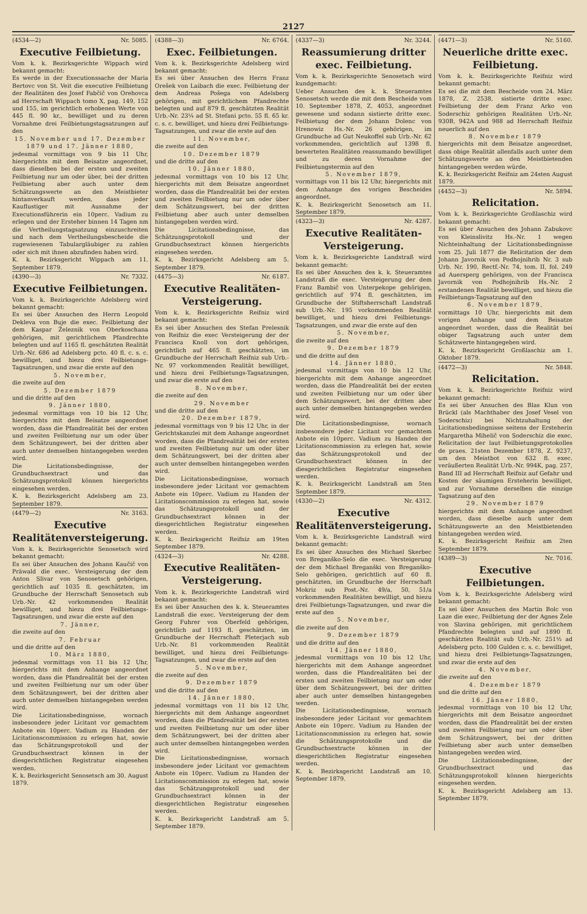2127
(4534—2) Nr. 5085.
Executive Feilbietung.
Vom k. k. Bezirksgerichte Wippach wird bekannt gemacht:
Es werde in der Executionssache der Maria Bertovc von St. Veit die executive Feilbietung der Realitäten des Josef Fabčič von Orehovca ad Herrschaft Wippach tomo X, pag. 149, 152 und 155, im gerichtlich erhobenen Werte von 445 fl. 90 kr., bewilliget und zu deren Vornahme drei Feilbietungstagsatzungen auf den
15. November und 17. Dezember 1879 und 17. Jänner 1880,
jedesmal vormittags von 9 bis 11 Uhr, hiergerichts mit dem Beisatze angeordnet, dass dieselben bei der ersten und zweiten Feilbietung nur um oder über, bei der dritten Feilbietung aber auch unter dem Schätzungswerte an den Meistbieter hintanverkauft werden, dass jeder Kauflustiger mit Ausnahme der Executionsführerin ein 10perc. Vadium zu erlegen und der Ersteher binnen 14 Tagen nm die Vertheilungstagsatzung einzuschreiten und nach dem Vertheilungsbescheide die zugewiesenen Tabulargläubiger zu zahlen oder sich mit ihnen abzufinden haben wird.
K. k. Bezirksgericht Wippach am 11. September 1879.
(4390—3) Nr. 7332.
Executive Feilbietungen.
Vom k. k. Bezirksgerichte Adelsberg wird bekannt gemacht:
Es sei über Ansuchen des Herrn Leopold Dekleva von Buje die exec. Feilbietung der dem Kaspar Železnik von Oberkoschana gehörigen, mit gerichtlichem Pfandrechte belegten und auf 1165 fl. geschätzten Realität Urb.-Nr. 686 ad Adelsberg pcto. 40 fl. c. s. c. bewilliget, und hiezu drei Feilbietungs-Tagsatzungen, und zwar die erste auf den
5. November,
die zweite auf den
5. Dezember 1879
und die dritte auf den
9. Jänner 1880,
jedesmal vormittags von 10 bis 12 Uhr, hiergerichts mit dem Beisatze angeordnet worden, dass die Pfandrealität bei der ersten und zweiten Feilbietung nur um oder über dem Schätzungswert, bei der dritten aber auch unter demselben hintangegeben werden wird.
Die Licitationsbedingnisse, der Grundbuchsextract und das Schätzungsprotokoll können hiergerichts eingesehen werden.
K. k. Bezirksgericht Adelsberg am 23. September 1879.
(4479—2) Nr. 3163.
Executive Realitätenversteigerung.
Vom k. k. Bezirksgerichte Senosetsch wird bekannt gemacht:
Es sei über Ansuchen des Johann Kaučič von Präwald die exec. Versteigerung der dem Anton Slivar von Senosetsch gehörigen, gerichtlich auf 1035 fl. geschätzten, im Grundbuche der Herrschaft Senosetsch sub Urb.-Nr. 42 vorkommenden Realität bewilliget, und hiezu drei Feilbietungs-Tagsatzungen, und zwar die erste auf den
7. Jänner,
die zweite auf den
7. Februar
und die dritte auf den
10. März 1880,
jedesmal vormittags von 11 bis 12 Uhr, hiergerichts mit dem Anhange angeordnet worden, dass die Pfandrealität bei der ersten und zweiten Feilbietung nur um oder über dem Schätzungswert, bei der dritten aber auch unter demselben hintangegeben werden wird.
Die Licitationsbedingnisse, wornach insbesondere jeder Licitant vor gemachtem Anbote ein 10perc. Vadium zu Handen der Licitationscommission zu erlegen hat, sowie das Schätzungsprotokoll und der Grundbuchsextract können in der diesgerichtlichen Registratur eingesehen werden.
K. k. Bezirksgericht Senosetsch am 30. August 1879.
(4388—3) Nr. 6764.
Exec. Feilbietungen.
Vom k. k. Bezirksgerichte Adelsberg wird bekannt gemacht:
Es sei über Ansuchen des Herrn Franz Orešek von Laibach die exec. Feilbietung der dem Andreas Pošega von Adelsberg gehörigen, mit gerichtlichem Pfandrechte belegten und auf 879 fl. geschätzten Realität Urb.-Nr. 23¼ ad St. Stefani pcto. 55 fl. 65 kr. c. s. c. bewilliget, und hiezu drei Feilbietungs-Tagsatzungen, und zwar die erste auf den
11. November,
die zweite auf den
10. Dezember 1879
und die dritte auf den
10. Jänner 1880,
jedesmal vormittags von 10 bis 12 Uhr, hiergerichts mit dem Beisatze angeordnet worden, dass die Pfandrealität bei der ersten und zweiten Feilbietung nur um oder über dem Schätzungswert, bei der dritten Feilbietung aber auch unter demselben hintangegeben werden wird.
Die Licitationsbedingnisse, das Schätzungsprotokoll und der Grundbuchsextract können hiergerichts eingesehen werden.
K. k. Bezirksgericht Adelsberg am 5. September 1879.
(4475—3) Nr. 6187.
Executive Realitäten-Versteigerung.
Vom k. k. Bezirksgerichte Reifniz wird bekannt gemacht:
Es sei über Ansuchen des Stefan Prelesnik von Reifniz die exec Versteigerung der der Francisca Knoll von dort gehörigen, gerichtlich auf 465 fl. geschätzten, im Grundbuche der Herrschaft Reifniz sub Urb.-Nr. 97 vorkommenden Realität bewilliget, und hiezu drei Feilbietungs-Tagsatzungen, und zwar die erste auf den
8. November,
die zweite auf den
29. November
und die dritte auf den
20. Dezember 1879,
jedesmal vormittags von 9 bis 12 Uhr, in der Gerichtskanzlei mit dem Anhange angeordnet worden, dass die Pfandrealität bei der ersten und zweiten Feilbietung nur um oder über dem Schätzungswert, bei der dritten aber auch unter demselben hintangegeben werden wird.
Die Licitationsbedingnisse, wornach insbesondere jeder Licitant vor gemachtem Anbote ein 10perc. Vadium zu Handen der Licitationscommission zu erlegen hat, sowie das Schätzungsprotokoll und der Grundbuchsextract können in der diesgerichtlichen Registratur eingesehen werden.
K. k. Bezirksgericht Reifniz am 19ten September 1879.
(4324—3) Nr. 4288.
Executive Realitäten-Versteigerung.
Vom k. k. Bezirksgerichte Landstraß wird bekannt gemacht:
Es sei über Ansuchen des k. k. Steueramtes Landstraß die exec. Versteigerung der dem Georg Fuhrer von Oberfeld gehörigen, gerichtlich auf 1193 fl. geschätzten, im Grundbuche der Herrschaft Pleterjach sub Urb.-Nr. 81 vorkommenden Realität bewilliget, und hiezu drei Feilbietungs-Tagsatzungen, und zwar die erste auf den
5. November,
die zweite auf den
9. Dezember 1879
und die dritte auf den
14. Jänner 1880,
jedesmal vormittags von 11 bis 12 Uhr, hiergerichts mit dem Anhange angeordnet worden, dass die Pfandrealität bei der ersten und zweiten Feilbietung nur um oder über dem Schätzungswert, bei der dritten aber auch unter demselben hintangegeben werden wird.
Die Licitationsbedingnisse, wornach insbesondere jeder Licitant vor gemachtem Anbote ein 10perc. Vadium zu Handen der Licitationscommission zu erlegen hat, sowie das Schätzungsprotokoll und der Grundbuchsextract können in der diesgerichtlichen Registratur eingesehen werden.
K. k. Bezirksgericht Landstraß am 5. September 1879.
(4337—3) Nr. 3244.
Reassumierung dritter exec. Feilbietung.
Vom k. k. Bezirksgerichte Senosetsch wird kundgemacht:
Ueber Ansuchen des k. k. Steueramtes Senosetsch werde die mit dem Bescheide vom 10. September 1878, Z. 4053, angeordnet gewesene und sodann sistierte dritte exec. Feilbietung der dem Johann Dolenc von Hrenowiz Hs.-Nr. 26 gehörigen, im Grundbuche ad Gut Neukoffel sub Urb.-Nr. 62 vorkommenden, gerichtlich auf 1398 fl. bewerteten Realitäten reassumando bewilliget und zu deren Vornahme der Feilbietungstermin auf den
5. November 1879,
vormittags von 11 bis 12 Uhr, hiergerichts mit dem Anhange des vorigen Bescheides angeordnet.
K. k. Bezirksgericht Senosetsch am 11. September 1879.
(4323—3) Nr. 4287.
Executive Realitäten-Versteigerung.
Vom k. k. Bezirksgerichte Landstraß wird bekannt gemacht:
Es sei über Ansuchen des k. k. Steueramtes Landstraß die exec. Versteigerung der dem Franz Bambič von Unterpekope gehörigen, gerichtlich auf 974 fl. geschätzten, im Grundbuche der Stiftsherrschaft Landstraß sub Urb.-Nr. 195 vorkommenden Realität bewilliget, und hiezu drei Feilbietungs-Tagsatzungen, und zwar die erste auf den
5. November,
die zweite auf den
9. Dezember 1879
und die dritte auf den
14. Jänner 1880,
jedesmal vormittags von 10 bis 12 Uhr, hiergerichts mit dem Anhange angeordnet worden, dass die Pfandrealität bei der ersten und zweiten Feilbietung nur um oder über dem Schätzungswert, bei der dritten aber auch unter demselben hintangegeben werden wird.
Die Licitationsbedingnisse, wornach insbesondere jeder Licitant vor gemachtem Anbote ein 10perc. Vadium zu Handen der Licitationscommission zu erlegen hat, sowie das Schätzungsprotokoll und der Grundbuchsextract können in der diesgerichtlichen Registratur eingesehen werden.
K. k. Bezirksgericht Landstraß am 5ten September 1879.
(4330—2) Nr. 4312.
Executive Realitätenversteigerung.
Vom k. k. Bezirksgerichte Landstraß wird bekannt gemacht:
Es sei über Ansuchen des Michael Skerbec von Breganško-Selo die exec. Versteigerung der dem Michael Breganški von Breganško-Selo gehörigen, gerichtlich auf 60 fl. geschätzten, im Grundbuche der Herrschaft Mokriz sub Post.-Nr. 49/a, 50, 51/a vorkommenden Realitäten bewilligt, und hiezu drei Feilbietungs-Tagsatzungen, und zwar die erste auf den
5. November,
die zweite auf den
9. Dezember 1879
und die dritte auf den
14. Jänner 1880,
jedesmal vormittags von 10 bis 12 Uhr, hiergerichts mit dem Anhange angeordnet worden, dass die Pfandrealitäten bei der ersten und zweiten Feilbietung nur um oder über dem Schätzungswert, bei der dritten aber auch unter demselben hintangegeben werden.
Die Licitationsbedingnisse, wornach insbesondere jeder Licitant vor gemachtem Anbote ein 10perc. Vadium zu Handen der Licitationscommission zu erlegen hat, sowie die Schätzungsprotokolle und die Grundbuchsextracte können in der diesgerichtlichen Registratur eingesehen werden.
K. k. Bezirksgericht Landstraß am 10. September 1879.
(4471—3) Nr. 5160.
Neuerliche dritte exec. Feilbietung.
Vom k. k. Bezirksgerichte Reifniz wird bekannt gemacht:
Es sei die mit dem Bescheide vom 24. März 1878, Z. 2538, sistierte dritte exec. Feilbietung der dem Franz Arko von Soderschiz gehörigen Realitäten Urb.-Nr. 930B, 942A und 988 ad Herrschaft Reifniz neuerlich auf den
8. November 1879
hiergerichts mit dem Beisatze angeordnet, dass obige Realität allenfalls auch unter dem Schätzungswerte an den Meistbietenden hintangegeben werden würde.
K. k. Bezirksgericht Reifniz am 24sten August 1879.
(4452—3) Nr. 5894.
Relicitation.
Vom k. k. Bezirksgerichte Großlaschiz wird bekannt gemacht:
Es sei über Ansuchen des Johann Zabukovc von Kleinslivitz Hs.-Nr. 1 wegen Nichteinhaltung der Licitationsbedingnisse vom 25. Juli 1877 die Relicitation der dem Johann Javornik von Podhojnihrib Nr. 3 sub Urb. Nr. 190, Rectf.-Nr. 74, tom. II, fol. 249 ad Auersperg gehörigen, von der Francisca Javornik von Podhojnihrib Hs.-Nr. 2 erstandenen Realität bewilliget, und hiezu die Feilbietungs-Tagsatzung auf den
6. November 1879,
vormittags 10 Uhr, hiergerichts mit dem vorigen Anhange und dem Beisatze angeordnet worden, dass die Realität bei obiger Tagsatzung auch unter dem Schätzwerte hintangegeben wird.
K. k. Bezirksgericht Großlaschiz am 1. Oktober 1879.
(4472—3) Nr. 5848.
Relicitation.
Vom k. k. Bezirksgerichte Reifniz wird bekannt gemacht:
Es sei über Ansuchen des Blas Klun von Brückl (als Machthaber des Josef Vesel von Soderschiz) bei Nichtzuhaltung der Licitationsbedingnisse seitens der Ersteherin Margaretha Mihelič von Soderschiz die exec. Relicitation der laut Feilbietungsprotokolles de praes. 21sten Dezember 1878, Z. 9237, um den Meistbot von 632 fl. exec. veräußerten Realität Urb.-Nr. 994K, pag. 257, Band III ad Herrschaft Reifniz auf Gefahr und Kosten der säumigen Ersteherin bewilliget, und zur Vornahme derselben die einzige Tagsatzung auf den
29. November 1879
hiergerichts mit dem Anhange angeordnet worden, dass dieselbe auch unter dem Schätzungswerte an den Meistbietenden hintangegeben werden wird.
K. k. Bezirksgericht Reifniz am 2ten September 1879.
(4389—3) Nr. 7016.
Executive Feilbietungen.
Vom k. k. Bezirksgerichte Adelsberg wird bekannt gemacht:
Es sei über Ansuchen des Martin Bolc von Laze die exec. Feilbietung der der Agnes Žele von Slavina gehörigen, mit gerichtlichem Pfandrechte belegten und auf 1890 fl. geschätzten Realität sub Urb.-Nr. 251½ ad Adelsberg pcto. 100 Gulden c. s. c. bewilliget, und hiezu drei Feilbietungs-Tagsatzungen, und zwar die erste auf den
4. November,
die zweite auf den
4. Dezember 1879
und die dritte auf den
16. Jänner 1880,
jedesmal vormittags von 10 bis 12 Uhr, hiergerichts mit dem Beisatze angeordnet worden, dass die Pfandrealität bei der ersten und zweiten Feilbietung nur um oder über dem Schätzungswert, bei der dritten Feilbietung aber auch unter demselben hintangegeben werden wird.
Die Licitationsbedingnisse, der Grundbuchsextract und das Schätzungsprotokoll können hiergerichts eingesehen werden.
K. k. Bezirksgericht Adelsberg am 13. September 1879.